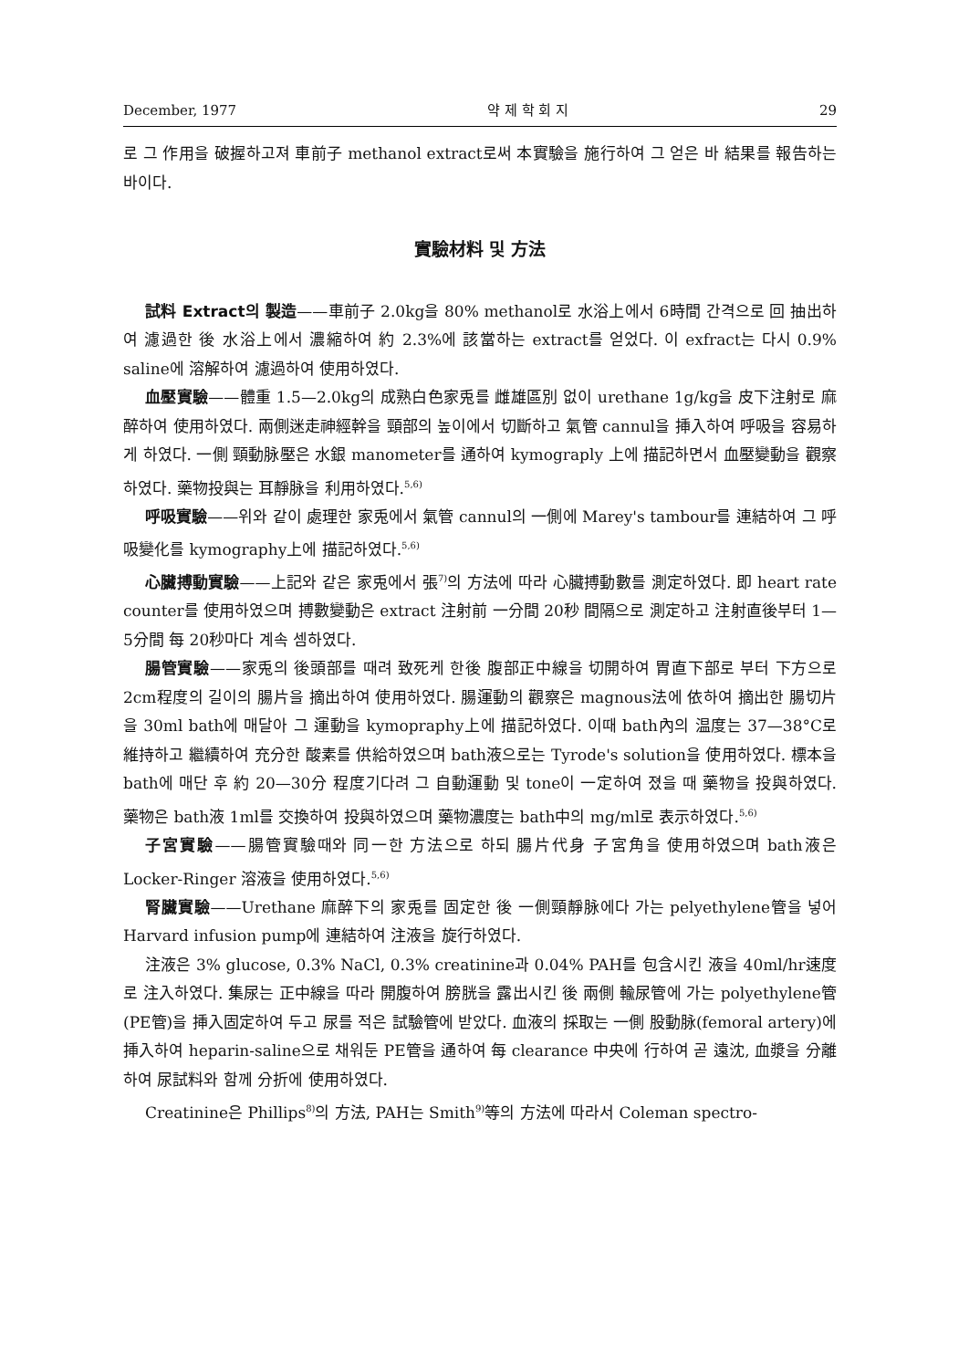December, 1977 약 제 학 회 지 29
로 그 作用을 破握하고져 車前子 methanol extract로써 本實驗을 施行하여 그 얻은 바 結果를 報告하는 바이다.
實驗材料 및 方法
試料 Extract의 製造——車前子 2.0kg을 80% methanol로 水浴上에서 6時間 간격으로 回 抽出하여 濾過한 後 水浴上에서 濃縮하여 約 2.3%에 該當하는 extract를 얻었다. 이 exfract는 다시 0.9% saline에 溶解하여 濾過하여 使用하였다.
血壓實驗——體重 1.5—2.0kg의 成熟白色家兎를 雌雄區別 없이 urethane 1g/kg을 皮下注射로 麻醉하여 使用하였다. 兩側迷走神經幹을 頸部의 높이에서 切斷하고 氣管 cannul을 挿入하여 呼吸을 容易하게 하였다. 一側 頸動脉壓은 水銀 manometer를 通하여 kymograply 上에 描記하면서 血壓變動을 觀察하였다. 藥物投與는 耳靜脉을 利用하였다.<sup>5,6)</sup>
呼吸實驗——위와 같이 處理한 家兎에서 氣管 cannul의 一側에 Marey's tambour를 連結하여 그 呼吸變化를 kymography上에 描記하였다.<sup>5,6)</sup>
心臟搏動實驗——上記와 같은 家兎에서 張<sup>7)</sup>의 方法에 따라 心臟搏動數를 測定하였다. 即 heart rate counter를 使用하였으며 搏數變動은 extract 注射前 一分間 20秒 間隔으로 測定하고 注射直後부터 1—5分間 每 20秒마다 계속 셈하였다.
腸管實驗——家兎의 後頭部를 때려 致死케 한後 腹部正中線을 切開하여 胃直下部로 부터 下方으로 2cm程度의 길이의 腸片을 摘出하여 使用하였다. 腸運動의 觀察은 magnous法에 依하여 摘出한 腸切片을 30ml bath에 매달아 그 運動을 kymopraphy上에 描記하였다. 이때 bath內의 温度는 37—38°C로 維持하고 繼續하여 充分한 酸素를 供給하였으며 bath液으로는 Tyrode's solution을 使用하였다. 標本을 bath에 매단 후 約 20—30分 程度기다려 그 自動運動 및 tone이 一定하여 졌을 때 藥物을 投與하였다. 藥物은 bath液 1ml를 交換하여 投與하였으며 藥物濃度는 bath中의 mg/ml로 表示하였다.<sup>5,6)</sup>
子宮實驗——腸管實驗때와 同一한 方法으로 하되 腸片代身 子宮角을 使用하였으며 bath液은 Locker-Ringer 溶液을 使用하였다.<sup>5,6)</sup>
腎臟實驗——Urethane 麻醉下의 家兎를 固定한 後 一側頸靜脉에다 가는 pelyethylene管을 넣어 Harvard infusion pump에 連結하여 注液을 旋行하였다.
注液은 3% glucose, 0.3% NaCl, 0.3% creatinine과 0.04% PAH를 包含시킨 液을 40ml/hr速度로 注入하였다. 集尿는 正中線을 따라 開腹하여 膀胱을 露出시킨 後 兩側 輸尿管에 가는 polyethylene管(PE管)을 挿入固定하여 두고 尿를 적은 試驗管에 받았다. 血液의 採取는 一側 股動脉(femoral artery)에 挿入하여 heparin-saline으로 채워둔 PE管을 通하여 每 clearance 中央에 行하여 곧 遠沈, 血漿을 分離하여 尿試料와 함께 分折에 使用하였다.
Creatinine은 Phillips<sup>8)</sup>의 方法, PAH는 Smith<sup>9)</sup>等의 方法에 따라서 Coleman spectro-